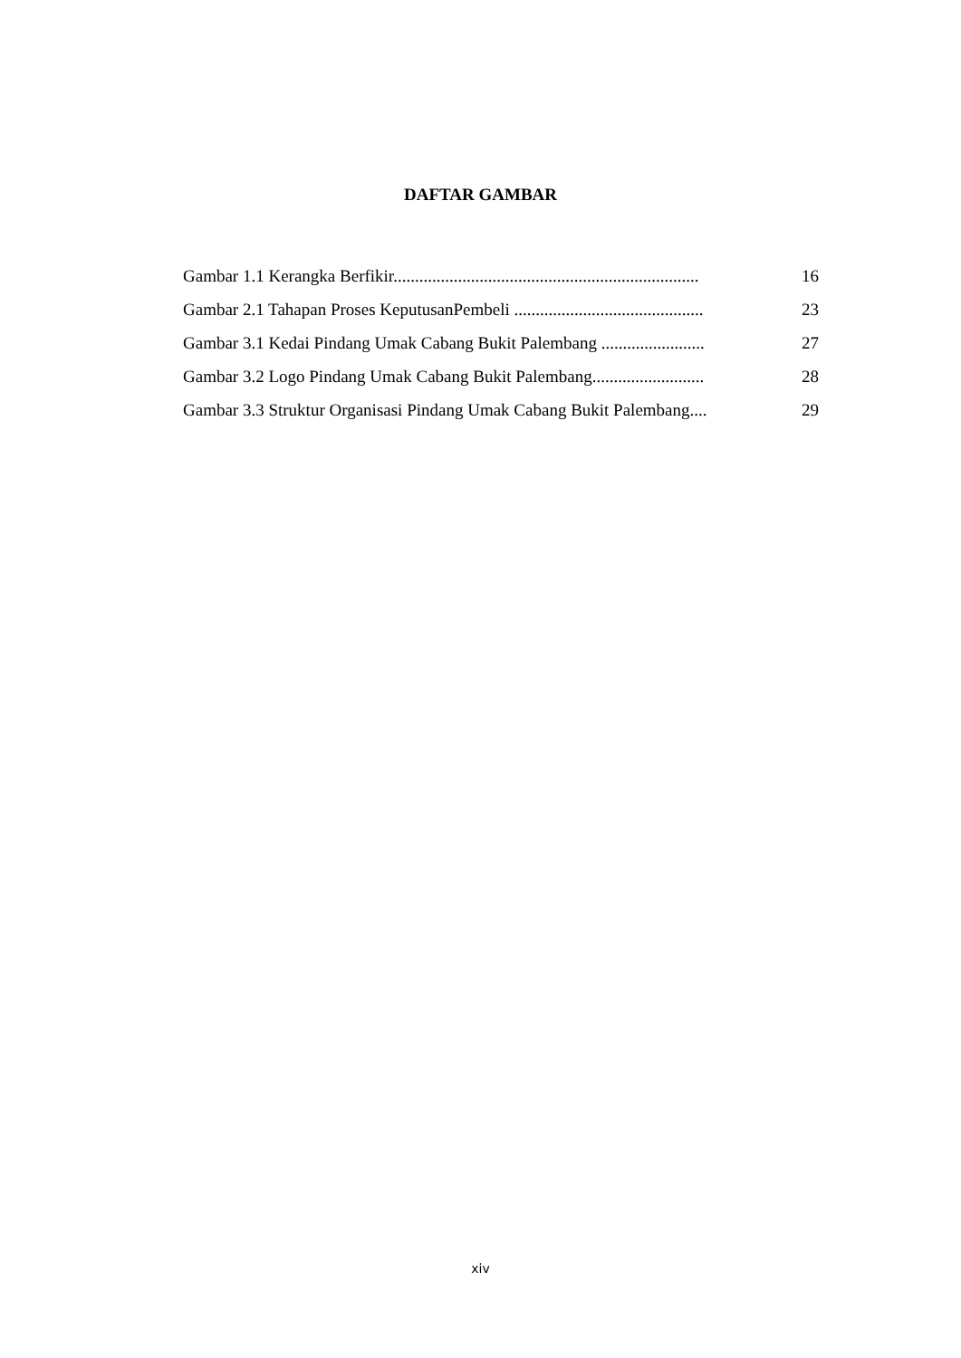DAFTAR GAMBAR
Gambar 1.1 Kerangka Berfikir....................................................................... 16
Gambar 2.1 Tahapan Proses KeputusanPembeli ............................................ 23
Gambar 3.1 Kedai Pindang Umak Cabang Bukit Palembang ........................ 27
Gambar 3.2 Logo Pindang Umak Cabang Bukit Palembang.......................... 28
Gambar 3.3 Struktur Organisasi Pindang Umak Cabang Bukit Palembang.... 29
xiv